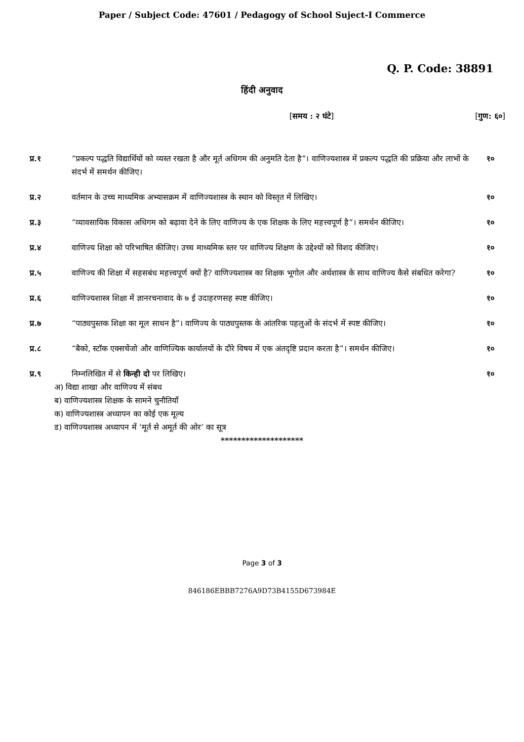Paper / Subject Code: 47601 / Pedagogy of School Suject-I Commerce
Q. P. Code: 38891
हिंदी अनुवाद
[समय : २ घंटे] [गुण: ६०]
प्र.१ “प्रकल्प पद्धति विद्यार्थियों को व्यस्त रखता है और मूर्त अधिगम की अनुमति देता है”। वाणिज्यशास्त्र में प्रकल्प पद्धति की प्रक्रिया और लाभों के संदर्भ में समर्थन कीजिए।
१०
प्र.२ वर्तमान के उच्च माध्यमिक अभ्यासक्रम में वाणिज्यशास्त्र के स्थान को विस्तृत में लिखिए।
१०
प्र.३ “व्यावसायिक विकास अधिगम को बढ़ावा देने के लिए वाणिज्य के एक शिक्षक के लिए महत्त्वपूर्ण है”। समर्थन कीजिए।
१०
प्र.४ वाणिज्य शिक्षा को परिभाषित कीजिए। उच्च माध्यमिक स्तर पर वाणिज्य शिक्षण के उद्देश्यों को विशद कीजिए।
१०
प्र.५ वाणिज्य की शिक्षा में सहसबंध महत्त्वपूर्ण क्यों है? वाणिज्यशास्त्र का शिक्षक भूगोल और अर्थशास्त्र के साथ वाणिज्य कैसे संबधित करेगा?
१०
प्र.६ वाणिज्यशास्त्र शिक्षा में ज्ञानरचनावाद के ७ ई उदाहरणसह स्पष्ट कीजिए।
१०
प्र.७ “पाठ्यपुस्तक शिक्षा का मूल साधन है”। वाणिज्य के पाठ्यपुस्तक के आंतरिक पहलुओं के संदर्भ में स्पष्ट कीजिए।
१०
प्र.८ “बैको, स्टॉक एक्सचेंजो और वाणिज्यिक कार्यालयों के दौरे विषय में एक अंतदृष्टि प्रदान करता है”। समर्थन कीजिए।
१०
प्र.९ निम्नलिखित में से किन्ही दो पर लिखिए।
१०
अ) विद्या शाखा और वाणिज्य में संबध
ब) वाणिज्यशास्त्र शिक्षक के सामने चुनौतियाँ
क) वाणिज्यशास्त्र अध्यापन का कोई एक मूल्य
ड) वाणिज्यशास्त्र अध्यापन में ‘मूर्त से अमूर्त की ओर’ का सूत्र
********************
Page 3 of 3
846186EBBB7276A9D73B4155D673984E